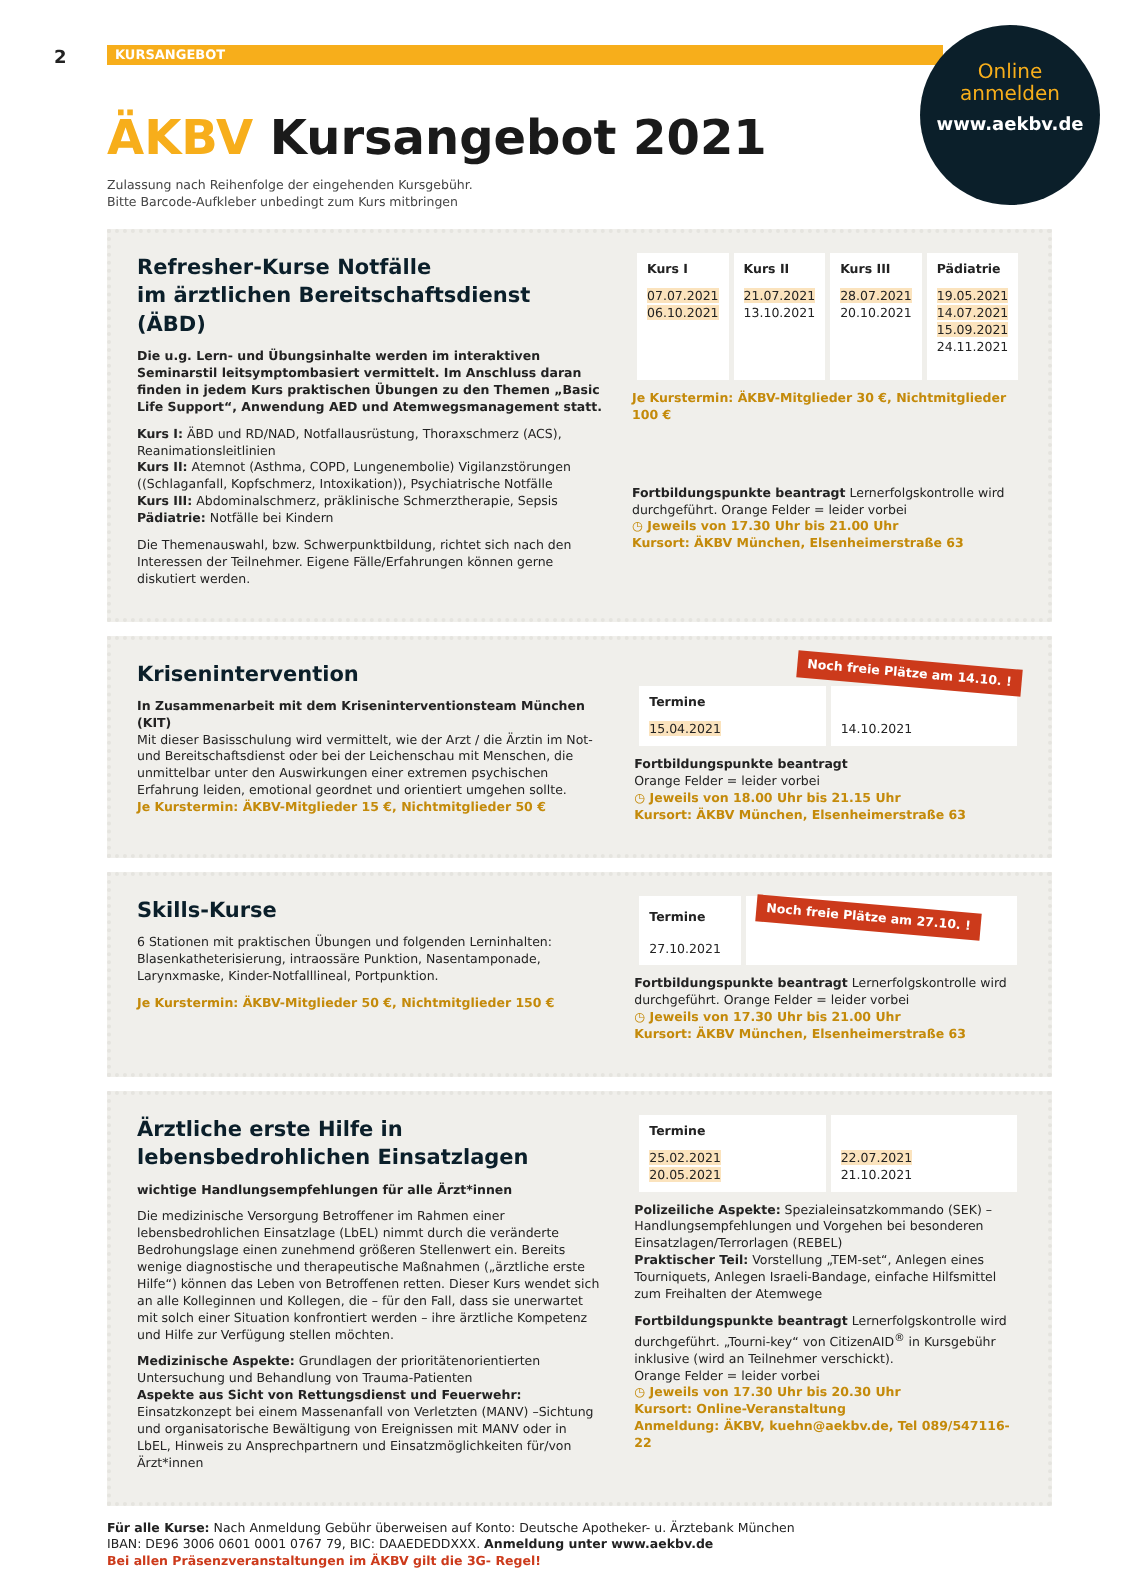2
KURSANGEBOT
Online
anmelden
www.aekbv.de
ÄKBV Kursangebot 2021
Zulassung nach Reihenfolge der eingehenden Kursgebühr.
Bitte Barcode-Aufkleber unbedingt zum Kurs mitbringen
Refresher-Kurse Notfälle
im ärztlichen Bereitschaftsdienst (ÄBD)
Die u.g. Lern- und Übungsinhalte werden im interaktiven Seminarstil leitsymptombasiert vermittelt. Im Anschluss daran finden in jedem Kurs praktischen Übungen zu den Themen „Basic Life Support“, Anwendung AED und Atemwegsmanagement statt.
Kurs I: ÄBD und RD/NAD, Notfallausrüstung, Thoraxschmerz (ACS), Reanimationsleitlinien
Kurs II: Atemnot (Asthma, COPD, Lungenembolie) Vigilanzstörungen ((Schlaganfall, Kopfschmerz, Intoxikation)), Psychiatrische Notfälle
Kurs III: Abdominalschmerz, präklinische Schmerztherapie, Sepsis
Pädiatrie: Notfälle bei Kindern
Die Themenauswahl, bzw. Schwerpunktbildung, richtet sich nach den Interessen der Teilnehmer. Eigene Fälle/Erfahrungen können gerne diskutiert werden.
| Kurs I | Kurs II | Kurs III | Pädiatrie |
| --- | --- | --- | --- |
| 07.07.2021 06.10.2021 | 21.07.2021 13.10.2021 | 28.07.2021 20.10.2021 | 19.05.2021 14.07.2021 15.09.2021 24.11.2021 |
Je Kurstermin: ÄKBV-Mitglieder 30 €, Nichtmitglieder 100 €
Fortbildungspunkte beantragt Lernerfolgskontrolle wird durchgeführt. Orange Felder = leider vorbei
◷ Jeweils von 17.30 Uhr bis 21.00 Uhr
Kursort: ÄKBV München, Elsenheimerstraße 63
Krisenintervention
In Zusammenarbeit mit dem Kriseninterventionsteam München (KIT)
Mit dieser Basisschulung wird vermittelt, wie der Arzt / die Ärztin im Not- und Bereitschaftsdienst oder bei der Leichenschau mit Menschen, die unmittelbar unter den Auswirkungen einer extremen psychischen Erfahrung leiden, emotional geordnet und orientiert umgehen sollte.
Je Kurstermin: ÄKBV-Mitglieder 15 €, Nichtmitglieder 50 €
Noch freie Plätze am 14.10. !
| Termine | |
| --- | --- |
| 15.04.2021 | 14.10.2021 |
Fortbildungspunkte beantragt
Orange Felder = leider vorbei
◷ Jeweils von 18.00 Uhr bis 21.15 Uhr
Kursort: ÄKBV München, Elsenheimerstraße 63
Skills-Kurse
6 Stationen mit praktischen Übungen und folgenden Lerninhalten: Blasenkatheterisierung, intraossäre Punktion, Nasentamponade, Larynxmaske, Kinder-Notfalllineal, Portpunktion.
Je Kurstermin: ÄKBV-Mitglieder 50 €, Nichtmitglieder 150 €
| Termine | Noch freie Plätze am 27.10. ! |
| --- | --- |
| 27.10.2021 | |
Fortbildungspunkte beantragt Lernerfolgskontrolle wird durchgeführt. Orange Felder = leider vorbei
◷ Jeweils von 17.30 Uhr bis 21.00 Uhr
Kursort: ÄKBV München, Elsenheimerstraße 63
Ärztliche erste Hilfe in lebensbedrohlichen Einsatzlagen
wichtige Handlungsempfehlungen für alle Ärzt*innen
Die medizinische Versorgung Betroffener im Rahmen einer lebensbedrohlichen Einsatzlage (LbEL) nimmt durch die veränderte Bedrohungslage einen zunehmend größeren Stellenwert ein. Bereits wenige diagnostische und therapeutische Maßnahmen („ärztliche erste Hilfe“) können das Leben von Betroffenen retten. Dieser Kurs wendet sich an alle Kolleginnen und Kollegen, die – für den Fall, dass sie unerwartet mit solch einer Situation konfrontiert werden – ihre ärztliche Kompetenz und Hilfe zur Verfügung stellen möchten.
Medizinische Aspekte: Grundlagen der prioritätenorientierten Untersuchung und Behandlung von Trauma-Patienten
Aspekte aus Sicht von Rettungsdienst und Feuerwehr: Einsatzkonzept bei einem Massenanfall von Verletzten (MANV) –Sichtung und organisatorische Bewältigung von Ereignissen mit MANV oder in LbEL, Hinweis zu Ansprechpartnern und Einsatzmöglichkeiten für/von Ärzt*innen
| Termine | |
| --- | --- |
| 25.02.2021 20.05.2021 | 22.07.2021 21.10.2021 |
Polizeiliche Aspekte: Spezialeinsatzkommando (SEK) – Handlungsempfehlungen und Vorgehen bei besonderen Einsatzlagen/Terrorlagen (REBEL)
Praktischer Teil: Vorstellung „TEM-set“, Anlegen eines Tourniquets, Anlegen Israeli-Bandage, einfache Hilfsmittel zum Freihalten der Atemwege
Fortbildungspunkte beantragt Lernerfolgskontrolle wird durchgeführt. „Tourni-key“ von CitizenAID<sup>®</sup> in Kursgebühr inklusive (wird an Teilnehmer verschickt).
Orange Felder = leider vorbei
◷ Jeweils von 17.30 Uhr bis 20.30 Uhr
Kursort: Online-Veranstaltung
Anmeldung: ÄKBV, kuehn@aekbv.de, Tel 089/547116-22
Für alle Kurse: Nach Anmeldung Gebühr überweisen auf Konto: Deutsche Apotheker- u. Ärztebank München
IBAN: DE96 3006 0601 0001 0767 79, BIC: DAAEDEDDXXX. Anmeldung unter www.aekbv.de
Bei allen Präsenzveranstaltungen im ÄKBV gilt die 3G- Regel!